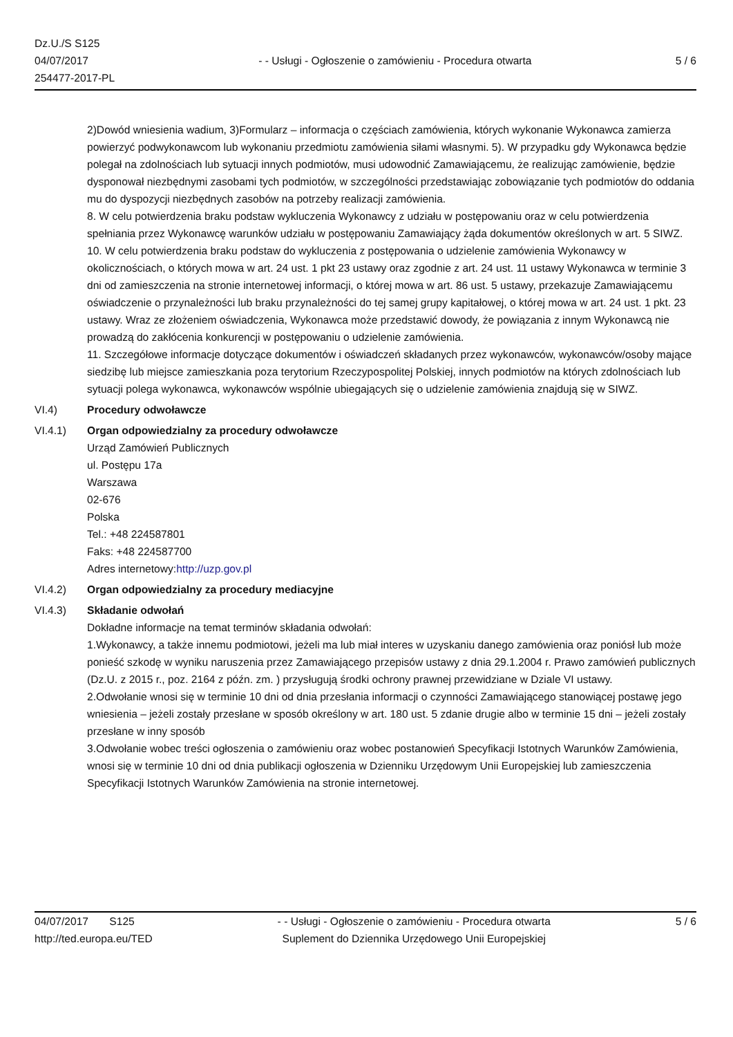Dz.U./S S125
04/07/2017
254477-2017-PL
- - Usługi - Ogłoszenie o zamówieniu - Procedura otwarta
5 / 6
2)Dowód wniesienia wadium, 3)Formularz – informacja o częściach zamówienia, których wykonanie Wykonawca zamierza powierzyć podwykonawcom lub wykonaniu przedmiotu zamówienia siłami własnymi. 5). W przypadku gdy Wykonawca będzie polegał na zdolnościach lub sytuacji innych podmiotów, musi udowodnić Zamawiającemu, że realizując zamówienie, będzie dysponował niezbędnymi zasobami tych podmiotów, w szczególności przedstawiając zobowiązanie tych podmiotów do oddania mu do dyspozycji niezbędnych zasobów na potrzeby realizacji zamówienia.
8. W celu potwierdzenia braku podstaw wykluczenia Wykonawcy z udziału w postępowaniu oraz w celu potwierdzenia spełniania przez Wykonawcę warunków udziału w postępowaniu Zamawiający żąda dokumentów określonych w art. 5 SIWZ.
10. W celu potwierdzenia braku podstaw do wykluczenia z postępowania o udzielenie zamówienia Wykonawcy w okolicznościach, o których mowa w art. 24 ust. 1 pkt 23 ustawy oraz zgodnie z art. 24 ust. 11 ustawy Wykonawca w terminie 3 dni od zamieszczenia na stronie internetowej informacji, o której mowa w art. 86 ust. 5 ustawy, przekazuje Zamawiającemu oświadczenie o przynależności lub braku przynależności do tej samej grupy kapitałowej, o której mowa w art. 24 ust. 1 pkt. 23 ustawy. Wraz ze złożeniem oświadczenia, Wykonawca może przedstawić dowody, że powiązania z innym Wykonawcą nie prowadzą do zakłócenia konkurencji w postępowaniu o udzielenie zamówienia.
11. Szczegółowe informacje dotyczące dokumentów i oświadczeń składanych przez wykonawców, wykonawców/osoby mające siedzibę lub miejsce zamieszkania poza terytorium Rzeczypospolitej Polskiej, innych podmiotów na których zdolnościach lub sytuacji polega wykonawca, wykonawców wspólnie ubiegających się o udzielenie zamówienia znajdują się w SIWZ.
VI.4) Procedury odwoławcze
VI.4.1) Organ odpowiedzialny za procedury odwoławcze
Urząd Zamówień Publicznych
ul. Postępu 17a
Warszawa
02-676
Polska
Tel.: +48 224587801
Faks: +48 224587700
Adres internetowy:http://uzp.gov.pl
VI.4.2) Organ odpowiedzialny za procedury mediacyjne
VI.4.3) Składanie odwołań
Dokładne informacje na temat terminów składania odwołań:
1.Wykonawcy, a także innemu podmiotowi, jeżeli ma lub miał interes w uzyskaniu danego zamówienia oraz poniósł lub może ponieść szkodę w wyniku naruszenia przez Zamawiającego przepisów ustawy z dnia 29.1.2004 r. Prawo zamówień publicznych (Dz.U. z 2015 r., poz. 2164 z późn. zm. ) przysługują środki ochrony prawnej przewidziane w Dziale VI ustawy.
2.Odwołanie wnosi się w terminie 10 dni od dnia przesłania informacji o czynności Zamawiającego stanowiącej postawę jego wniesienia – jeżeli zostały przesłane w sposób określony w art. 180 ust. 5 zdanie drugie albo w terminie 15 dni – jeżeli zostały przesłane w inny sposób
3.Odwołanie wobec treści ogłoszenia o zamówieniu oraz wobec postanowień Specyfikacji Istotnych Warunków Zamówienia, wnosi się w terminie 10 dni od dnia publikacji ogłoszenia w Dzienniku Urzędowym Unii Europejskiej lub zamieszczenia Specyfikacji Istotnych Warunków Zamówienia na stronie internetowej.
04/07/2017 S125
http://ted.europa.eu/TED
- - Usługi - Ogłoszenie o zamówieniu - Procedura otwarta
Suplement do Dziennika Urzędowego Unii Europejskiej
5 / 6